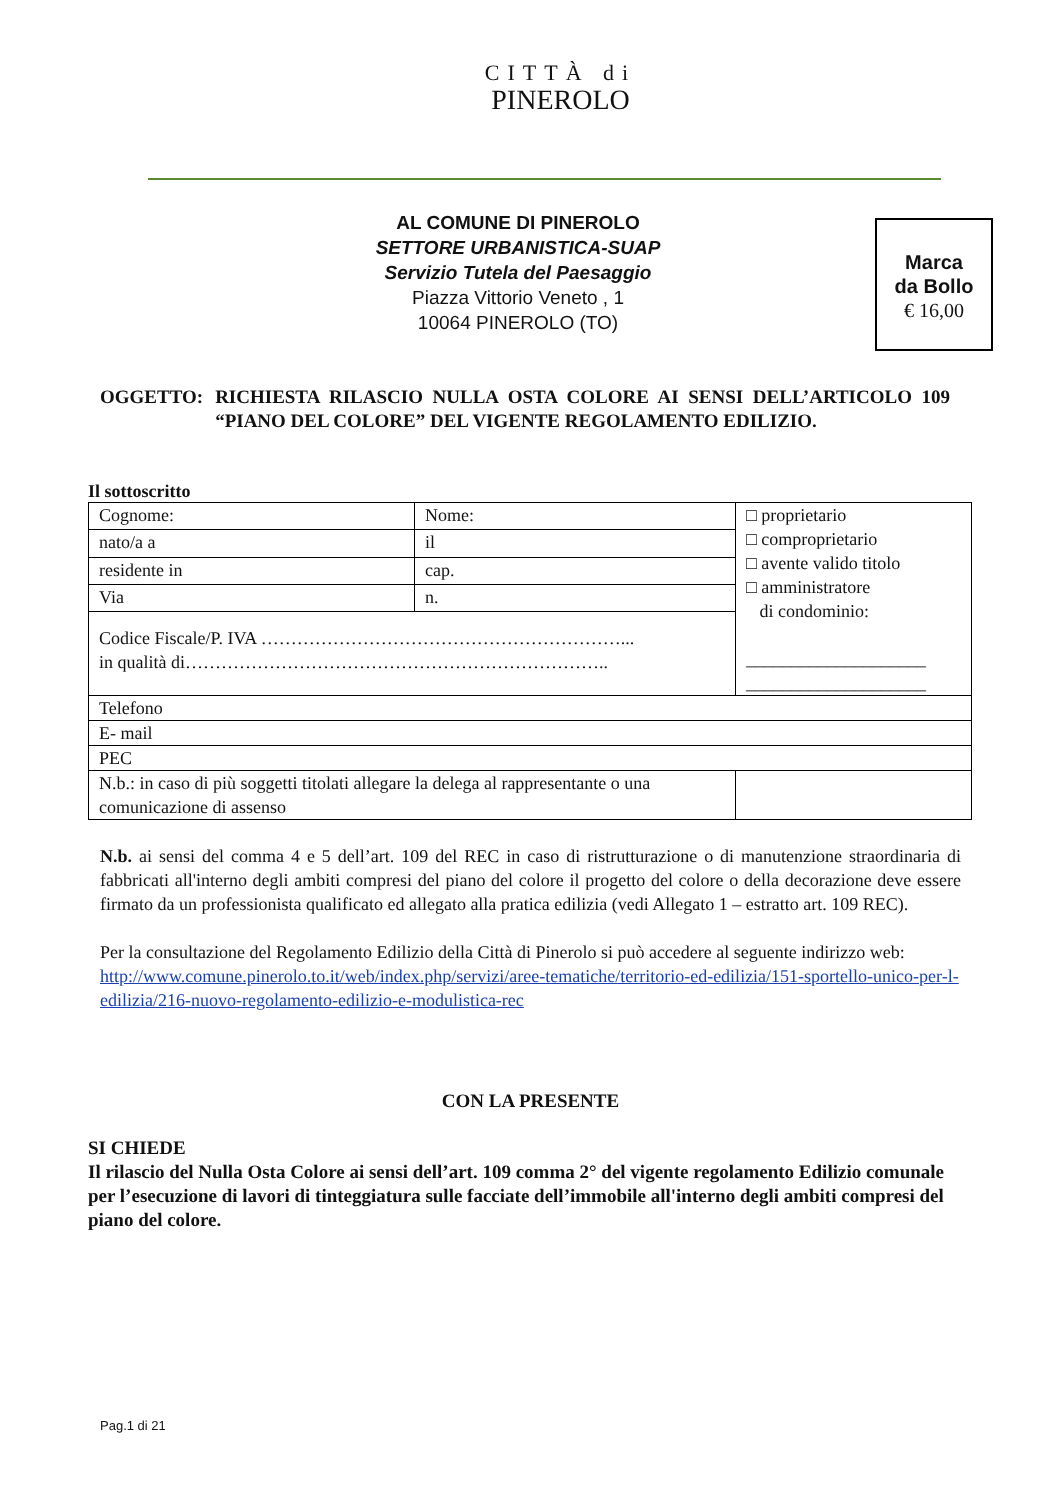CITTÀ di
PINEROLO
AL COMUNE DI PINEROLO
SETTORE URBANISTICA-SUAP
Servizio Tutela del Paesaggio
Piazza Vittorio Veneto , 1
10064 PINEROLO (TO)
Marca
da Bollo
€ 16,00
OGGETTO: RICHIESTA RILASCIO NULLA OSTA COLORE AI SENSI DELL’ARTICOLO 109 “PIANO DEL COLORE” DEL VIGENTE REGOLAMENTO EDILIZIO.
Il sottoscritto
| Cognome: | Nome: | | | □ proprietario □ comproprietario □ avente valido titolo □ amministratore di condominio: ____________________ ____________________ |
| nato/a a | | il | | |
| residente in | | | cap. | |
| Via | | | n. | |
| Codice Fiscale/P. IVA ……………………………………………………... in qualità di…………………………………………………………….. | | | | |
| Telefono | | | | |
| E- mail | | | | |
| PEC | | | | |
| N.b.: in caso di più soggetti titolati allegare la delega al rappresentante o una comunicazione di assenso | | | | |
N.b. ai sensi del comma 4 e 5 dell’art. 109 del REC in caso di ristrutturazione o di manutenzione straordinaria di fabbricati all'interno degli ambiti compresi del piano del colore il progetto del colore o della decorazione deve essere firmato da un professionista qualificato ed allegato alla pratica edilizia (vedi Allegato 1 – estratto art. 109 REC).
Per la consultazione del Regolamento Edilizio della Città di Pinerolo si può accedere al seguente indirizzo web:
http://www.comune.pinerolo.to.it/web/index.php/servizi/aree-tematiche/territorio-ed-edilizia/151-sportello-unico-per-l-edilizia/216-nuovo-regolamento-edilizio-e-modulistica-rec
CON LA PRESENTE
SI CHIEDE
Il rilascio del Nulla Osta Colore ai sensi dell’art. 109 comma 2° del vigente regolamento Edilizio comunale per l’esecuzione di lavori di tinteggiatura sulle facciate dell’immobile all'interno degli ambiti compresi del piano del colore.
Pag.1 di 21